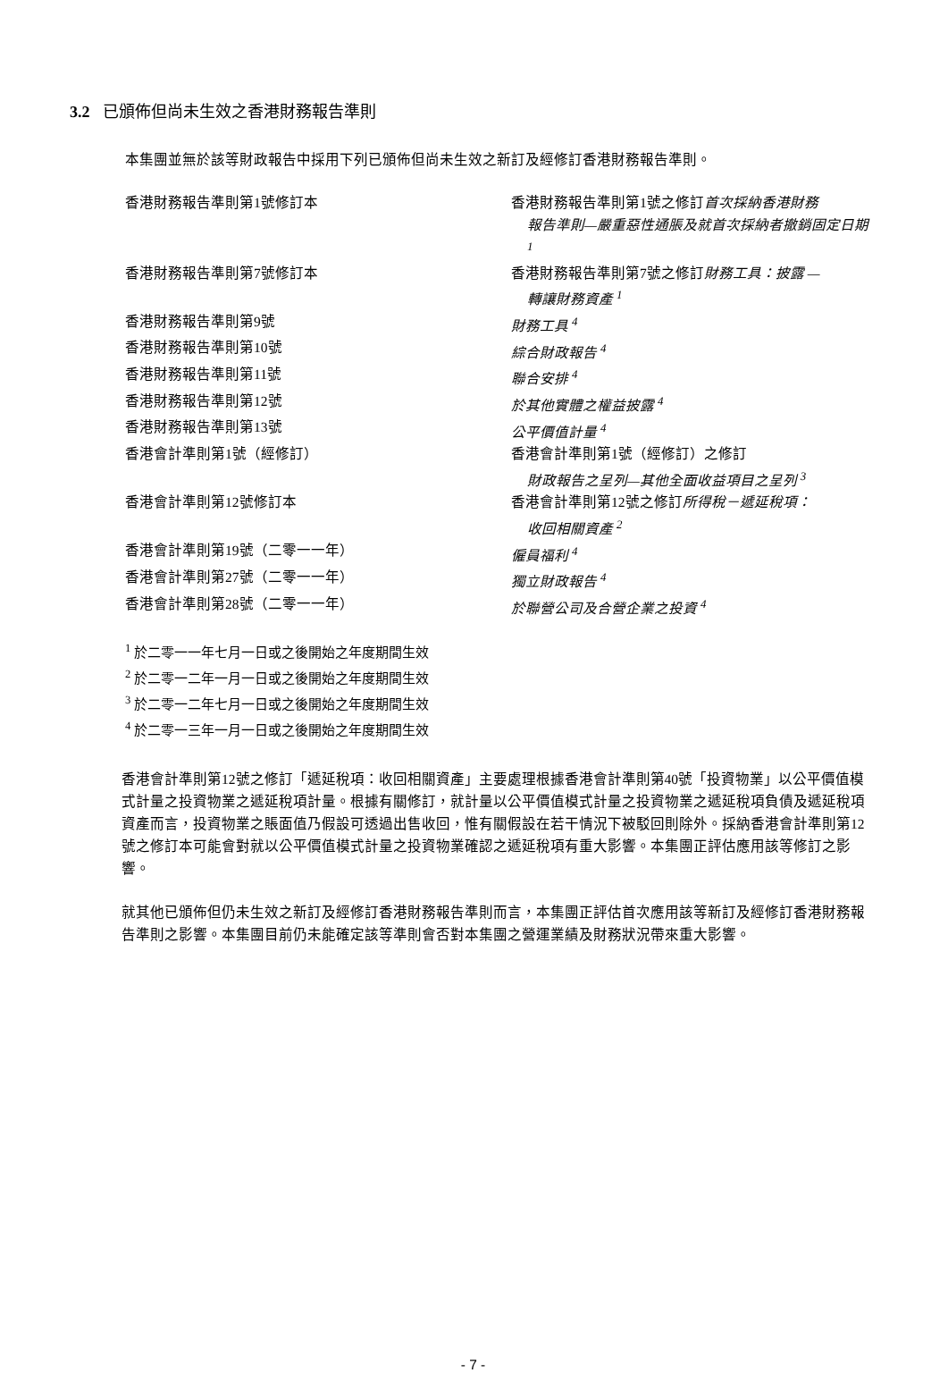3.2 已頒佈但尚未生效之香港財務報告準則
本集團並無於該等財政報告中採用下列已頒佈但尚未生效之新訂及經修訂香港財務報告準則。
| 香港財務報告準則第1號修訂本 | 香港財務報告準則第1號之修訂 首次採納香港財務 報告準則—嚴重惡性通脹及就首次採納者撤銷固定日期 <sup>1</sup> |
| 香港財務報告準則第7號修訂本 | 香港財務報告準則第7號之修訂 財務工具：披露 — 轉讓財務資產 <sup>1</sup> |
| 香港財務報告準則第9號 | 財務工具 <sup>4</sup> |
| 香港財務報告準則第10號 | 綜合財政報告 <sup>4</sup> |
| 香港財務報告準則第11號 | 聯合安排 <sup>4</sup> |
| 香港財務報告準則第12號 | 於其他實體之權益披露 <sup>4</sup> |
| 香港財務報告準則第13號 | 公平價值計量 <sup>4</sup> |
| 香港會計準則第1號（經修訂） | 香港會計準則第1號（經修訂）之修訂 財政報告之呈列—其他全面收益項目之呈列 <sup>3</sup> |
| 香港會計準則第12號修訂本 | 香港會計準則第12號之修訂 所得稅－遞延稅項： 收回相關資產 <sup>2</sup> |
| 香港會計準則第19號（二零一一年） | 僱員福利 <sup>4</sup> |
| 香港會計準則第27號（二零一一年） | 獨立財政報告 <sup>4</sup> |
| 香港會計準則第28號（二零一一年） | 於聯營公司及合營企業之投資 <sup>4</sup> |
<sup>1</sup> 於二零一一年七月一日或之後開始之年度期間生效
<sup>2</sup> 於二零一二年一月一日或之後開始之年度期間生效
<sup>3</sup> 於二零一二年七月一日或之後開始之年度期間生效
<sup>4</sup> 於二零一三年一月一日或之後開始之年度期間生效
香港會計準則第12號之修訂「遞延稅項：收回相關資產」主要處理根據香港會計準則第40號「投資物業」以公平價值模式計量之投資物業之遞延稅項計量。根據有關修訂，就計量以公平價值模式計量之投資物業之遞延稅項負債及遞延稅項資產而言，投資物業之賬面值乃假設可透過出售收回，惟有關假設在若干情況下被駁回則除外。採納香港會計準則第12號之修訂本可能會對就以公平價值模式計量之投資物業確認之遞延稅項有重大影響。本集團正評估應用該等修訂之影響。
就其他已頒佈但仍未生效之新訂及經修訂香港財務報告準則而言，本集團正評估首次應用該等新訂及經修訂香港財務報告準則之影響。本集團目前仍未能確定該等準則會否對本集團之營運業績及財務狀況帶來重大影響。
- 7 -